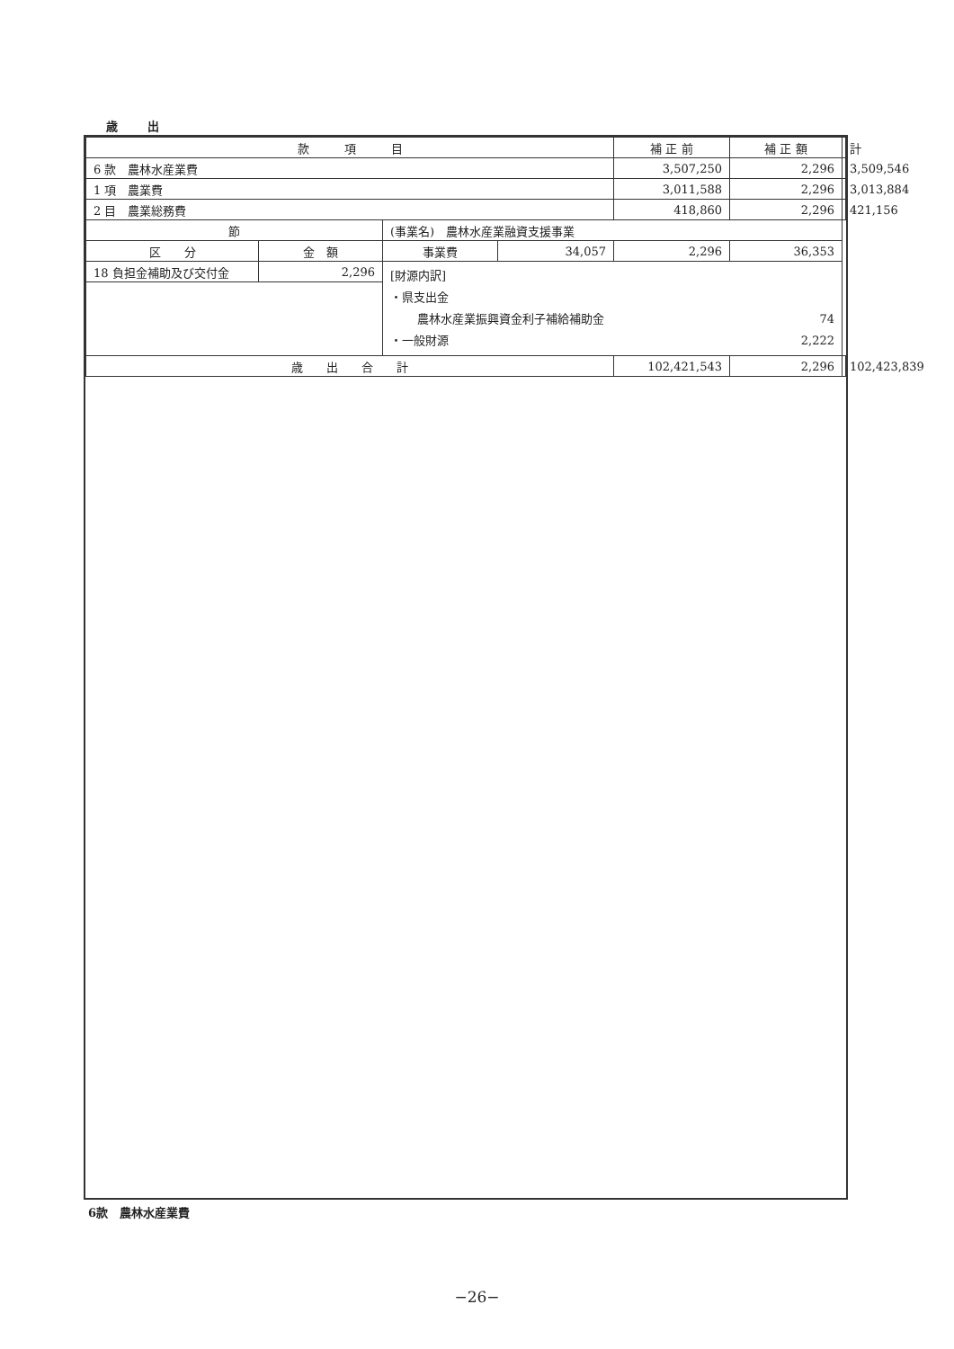歳 出
| 款 項 目 | | | | 補 正 前 | 補 正 額 | 計 |
| 6 款 農林水産業費 | | | | 3,507,250 | 2,296 | 3,509,546 |
| 1 項 農業費 | | | | 3,011,588 | 2,296 | 3,013,884 |
| 2 目 農業総務費 | | | | 418,860 | 2,296 | 421,156 |
| 節 | | (事業名) 農林水産業融資支援事業 | | | | |
| 区 分 | 金 額 | 事業費 | 34,057 | 2,296 | 36,353 | |
| 18 負担金補助及び交付金 | 2,296 | [財源内訳] ・県支出金 農林水産業振興資金利子補給補助金 74 ・一般財源 2,222 | | | | |
| 歳 出 合 計 | | | | 102,421,543 | 2,296 | 102,423,839 |
6款　農林水産業費
−26−